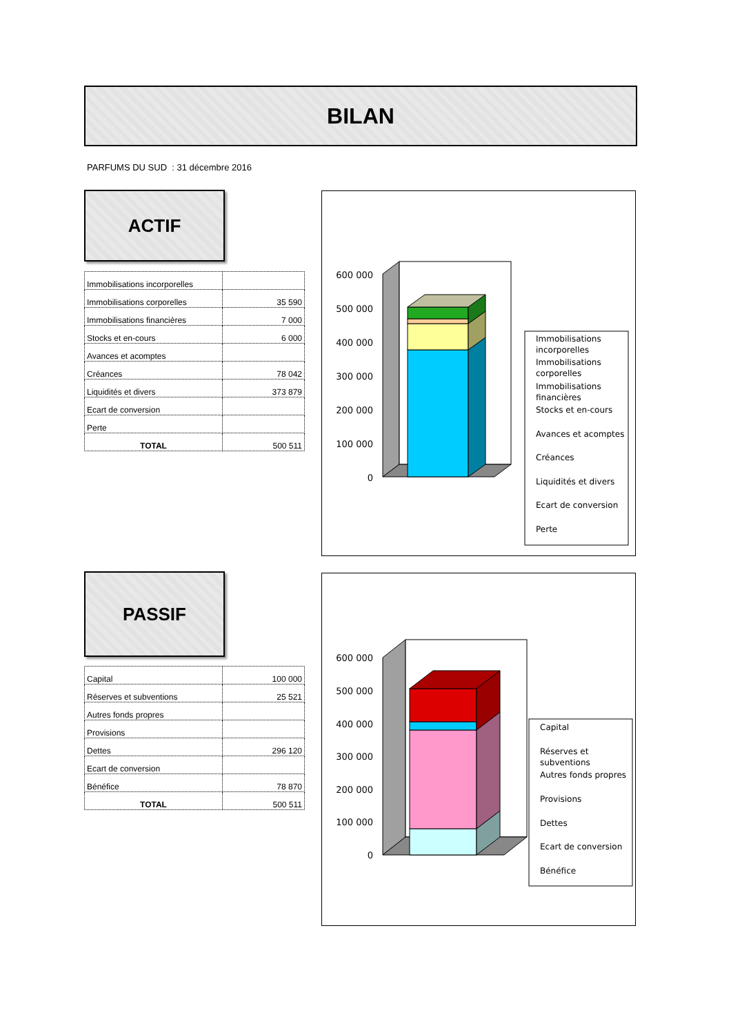BILAN
PARFUMS DU SUD : 31 décembre 2016
ACTIF
| Immobilisations incorporelles | |
| Immobilisations corporelles | 35 590 |
| Immobilisations financières | 7 000 |
| Stocks et en-cours | 6 000 |
| Avances et acomptes | |
| Créances | 78 042 |
| Liquidités et divers | 373 879 |
| Ecart de conversion | |
| Perte | |
| TOTAL | 500 511 |
600 000
500 000
400 000
300 000
200 000
100 000
0
Immobilisations
incorporelles
Immobilisations
corporelles
Immobilisations
financières
Stocks et en-cours
Avances et acomptes
Créances
Liquidités et divers
Ecart de conversion
Perte
PASSIF
| Capital | 100 000 |
| Réserves et subventions | 25 521 |
| Autres fonds propres | |
| Provisions | |
| Dettes | 296 120 |
| Ecart de conversion | |
| Bénéfice | 78 870 |
| TOTAL | 500 511 |
600 000
500 000
400 000
300 000
200 000
100 000
0
Capital
Réserves et
subventions
Autres fonds propres
Provisions
Dettes
Ecart de conversion
Bénéfice